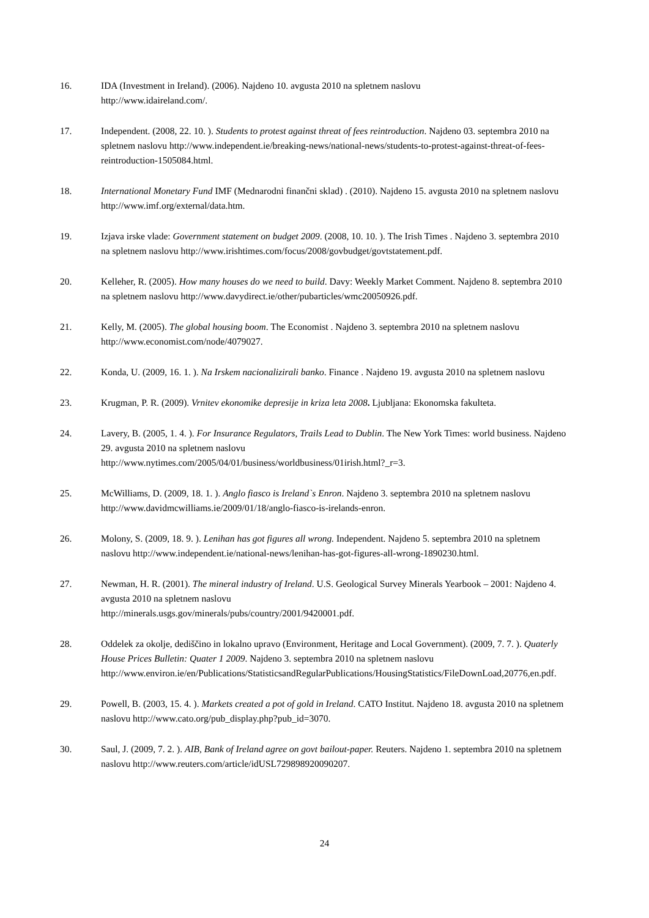16. IDA (Investment in Ireland). (2006). Najdeno 10. avgusta 2010 na spletnem naslovu
http://www.idaireland.com/.
17. Independent. (2008, 22. 10. ). Students to protest against threat of fees reintroduction. Najdeno 03. septembra 2010 na spletnem naslovu http://www.independent.ie/breaking-news/national-news/students-to-protest-against-threat-of-fees-reintroduction-1505084.html.
18. International Monetary Fund IMF (Mednarodni finančni sklad) . (2010). Najdeno 15. avgusta 2010 na spletnem naslovu http://www.imf.org/external/data.htm.
19. Izjava irske vlade: Government statement on budget 2009. (2008, 10. 10. ). The Irish Times . Najdeno 3. septembra 2010 na spletnem naslovu http://www.irishtimes.com/focus/2008/govbudget/govtstatement.pdf.
20. Kelleher, R. (2005). How many houses do we need to build. Davy: Weekly Market Comment. Najdeno 8. septembra 2010 na spletnem naslovu http://www.davydirect.ie/other/pubarticles/wmc20050926.pdf.
21. Kelly, M. (2005). The global housing boom. The Economist . Najdeno 3. septembra 2010 na spletnem naslovu http://www.economist.com/node/4079027.
22. Konda, U. (2009, 16. 1. ). Na Irskem nacionalizirali banko. Finance . Najdeno 19. avgusta 2010 na spletnem naslovu
23. Krugman, P. R. (2009). Vrnitev ekonomike depresije in kriza leta 2008. Ljubljana: Ekonomska fakulteta.
24. Lavery, B. (2005, 1. 4. ). For Insurance Regulators, Trails Lead to Dublin. The New York Times: world business. Najdeno 29. avgusta 2010 na spletnem naslovu
http://www.nytimes.com/2005/04/01/business/worldbusiness/01irish.html?_r=3.
25. McWilliams, D. (2009, 18. 1. ). Anglo fiasco is Ireland`s Enron. Najdeno 3. septembra 2010 na spletnem naslovu http://www.davidmcwilliams.ie/2009/01/18/anglo-fiasco-is-irelands-enron.
26. Molony, S. (2009, 18. 9. ). Lenihan has got figures all wrong. Independent. Najdeno 5. septembra 2010 na spletnem naslovu http://www.independent.ie/national-news/lenihan-has-got-figures-all-wrong-1890230.html.
27. Newman, H. R. (2001). The mineral industry of Ireland. U.S. Geological Survey Minerals Yearbook – 2001: Najdeno 4. avgusta 2010 na spletnem naslovu
http://minerals.usgs.gov/minerals/pubs/country/2001/9420001.pdf.
28. Oddelek za okolje, dediščino in lokalno upravo (Environment, Heritage and Local Government). (2009, 7. 7. ). Quaterly House Prices Bulletin: Quater 1 2009. Najdeno 3. septembra 2010 na spletnem naslovu http://www.environ.ie/en/Publications/StatisticsandRegularPublications/HousingStatistics/FileDownLoad,20776,en.pdf.
29. Powell, B. (2003, 15. 4. ). Markets created a pot of gold in Ireland. CATO Institut. Najdeno 18. avgusta 2010 na spletnem naslovu http://www.cato.org/pub_display.php?pub_id=3070.
30. Saul, J. (2009, 7. 2. ). AIB, Bank of Ireland agree on govt bailout-paper. Reuters. Najdeno 1. septembra 2010 na spletnem naslovu http://www.reuters.com/article/idUSL729898920090207.
24